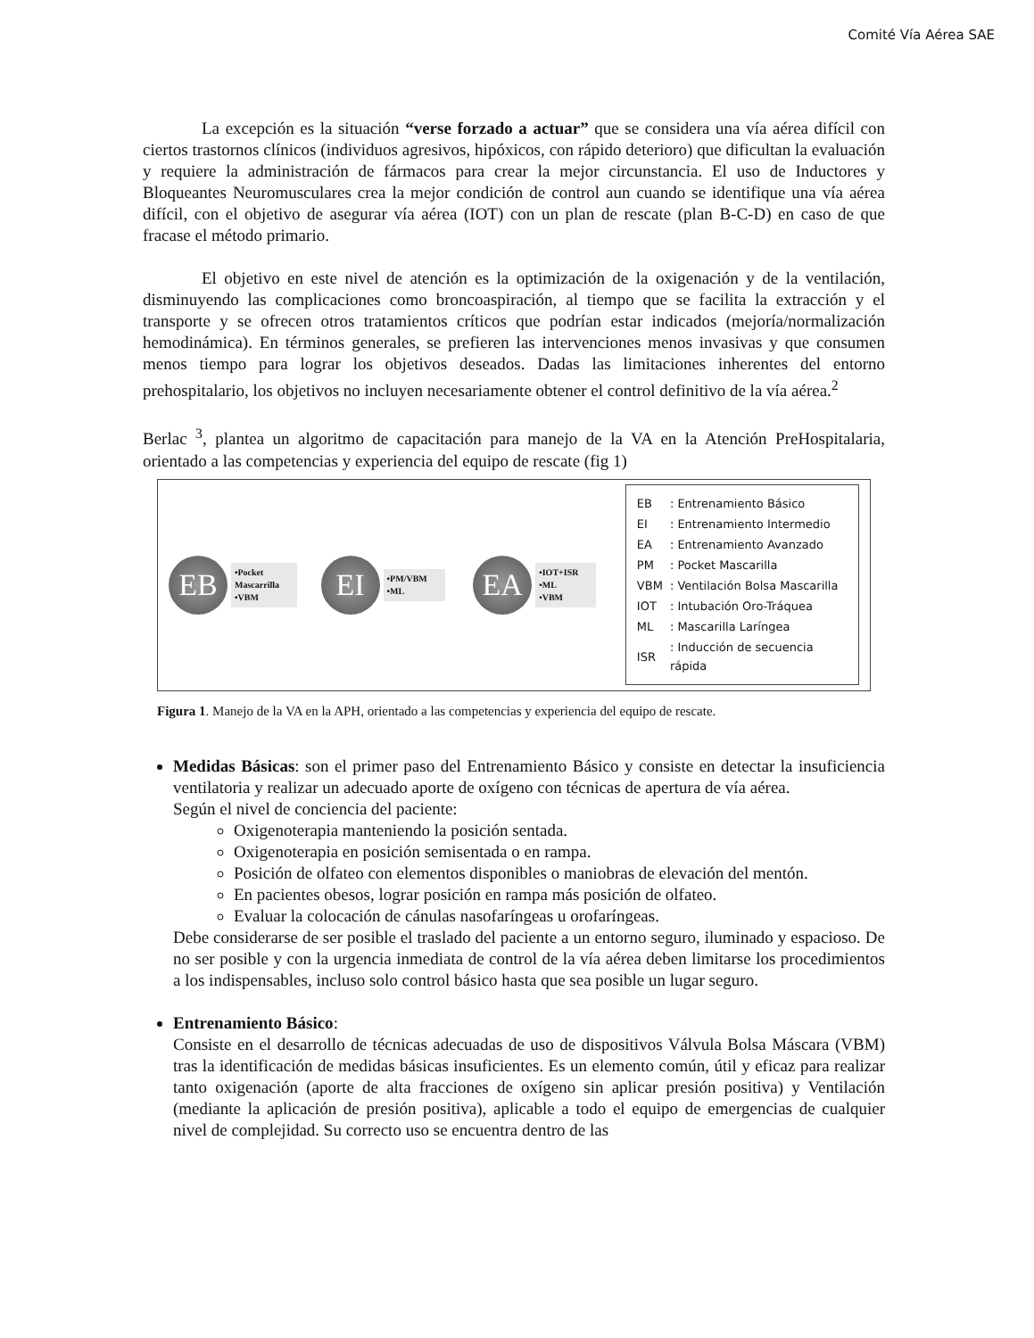Comité Vía Aérea SAE
La excepción es la situación “verse forzado a actuar” que se considera una vía aérea difícil con ciertos trastornos clínicos (individuos agresivos, hipóxicos, con rápido deterioro) que dificultan la evaluación y requiere la administración de fármacos para crear la mejor circunstancia. El uso de Inductores y Bloqueantes Neuromusculares crea la mejor condición de control aun cuando se identifique una vía aérea difícil, con el objetivo de asegurar vía aérea (IOT) con un plan de rescate (plan B-C-D) en caso de que fracase el método primario.
El objetivo en este nivel de atención es la optimización de la oxigenación y de la ventilación, disminuyendo las complicaciones como broncoaspiración, al tiempo que se facilita la extracción y el transporte y se ofrecen otros tratamientos críticos que podrían estar indicados (mejoría/normalización hemodinámica). En términos generales, se prefieren las intervenciones menos invasivas y que consumen menos tiempo para lograr los objetivos deseados. Dadas las limitaciones inherentes del entorno prehospitalario, los objetivos no incluyen necesariamente obtener el control definitivo de la vía aérea.<sup>2</sup>
Berlac <sup>3</sup>, plantea un algoritmo de capacitación para manejo de la VA en la Atención PreHospitalaria, orientado a las competencias y experiencia del equipo de rescate (fig 1)
EB
•Pocket
Mascarrilla
•VBM
EI
•PM/VBM
•ML
EA
•IOT+ISR
•ML
•VBM
| EB | : Entrenamiento Básico |
| EI | : Entrenamiento Intermedio |
| EA | : Entrenamiento Avanzado |
| PM | : Pocket Mascarilla |
| VBM | : Ventilación Bolsa Mascarilla |
| IOT | : Intubación Oro-Tráquea |
| ML | : Mascarilla Laríngea |
| ISR | : Inducción de secuencia rápida |
Figura 1. Manejo de la VA en la APH, orientado a las competencias y experiencia del equipo de rescate.
Medidas Básicas: son el primer paso del Entrenamiento Básico y consiste en detectar la insuficiencia ventilatoria y realizar un adecuado aporte de oxígeno con técnicas de apertura de vía aérea.
Según el nivel de conciencia del paciente:
Oxigenoterapia manteniendo la posición sentada.
Oxigenoterapia en posición semisentada o en rampa.
Posición de olfateo con elementos disponibles o maniobras de elevación del mentón.
En pacientes obesos, lograr posición en rampa más posición de olfateo.
Evaluar la colocación de cánulas nasofaríngeas u orofaríngeas.
Debe considerarse de ser posible el traslado del paciente a un entorno seguro, iluminado y espacioso. De no ser posible y con la urgencia inmediata de control de la vía aérea deben limitarse los procedimientos a los indispensables, incluso solo control básico hasta que sea posible un lugar seguro.
Entrenamiento Básico:
Consiste en el desarrollo de técnicas adecuadas de uso de dispositivos Válvula Bolsa Máscara (VBM) tras la identificación de medidas básicas insuficientes. Es un elemento común, útil y eficaz para realizar tanto oxigenación (aporte de alta fracciones de oxígeno sin aplicar presión positiva) y Ventilación (mediante la aplicación de presión positiva), aplicable a todo el equipo de emergencias de cualquier nivel de complejidad. Su correcto uso se encuentra dentro de las